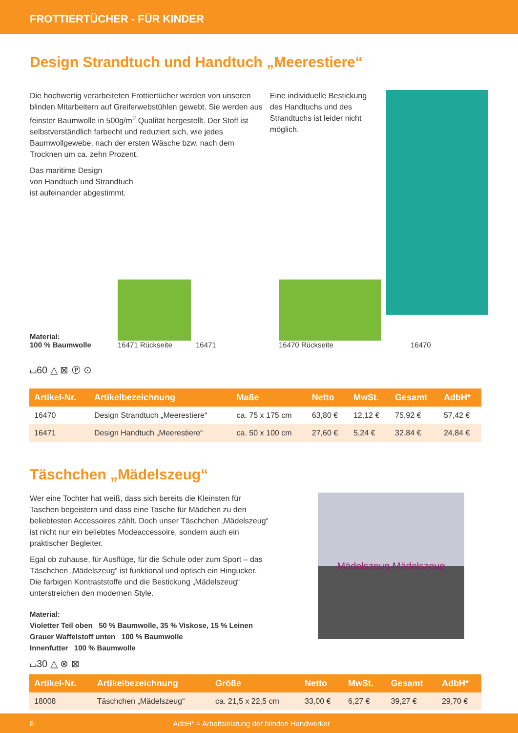FROTTIERTÜCHER - FÜR KINDER
Design Strandtuch und Handtuch „Meerestiere“
Die hochwertig verarbeiteten Frottiertücher werden von unseren blinden Mitarbeitern auf Greiferwebstühlen gewebt. Sie werden aus feinster Baumwolle in 500g/m<sup>2</sup> Qualität hergestellt. Der Stoff ist selbstverständlich farbecht und reduziert sich, wie jedes Baumwollgewebe, nach der ersten Wäsche bzw. nach dem Trocknen um ca. zehn Prozent.
Das maritime Design
von Handtuch und Strandtuch
ist aufeinander abgestimmt.
Eine individuelle Bestickung des Handtuchs und des Strandtuchs ist leider nicht möglich.
Material:
100 % Baumwolle
16471 Rückseite
16471
16470 Rückseite
16470
⌴60 △ ⊠ Ⓟ ⊙
| Artikel-Nr. | Artikelbezeichnung | Maße | Netto | MwSt. | Gesamt | AdbH* |
| --- | --- | --- | --- | --- | --- | --- |
| 16470 | Design Strandtuch „Meerestiere“ | ca. 75 x 175 cm | 63,80 € | 12,12 € | 75,92 € | 57,42 € |
| 16471 | Design Handtuch „Meerestiere“ | ca. 50 x 100 cm | 27,60 € | 5,24 € | 32,84 € | 24,84 € |
Täschchen „Mädelszeug“
Wer eine Tochter hat weiß, dass sich bereits die Kleinsten für Taschen begeistern und dass eine Tasche für Mädchen zu den beliebtesten Accessoires zählt. Doch unser Täschchen „Mädelszeug“ ist nicht nur ein beliebtes Modeaccessoire, sondern auch ein praktischer Begleiter.
Egal ob zuhause, für Ausflüge, für die Schule oder zum Sport – das Täschchen „Mädelszeug“ ist funktional und optisch ein Hingucker. Die farbigen Kontraststoffe und die Bestickung „Mädelszeug“ unterstreichen den modernen Style.
Material:
Violetter Teil oben 50 % Baumwolle, 35 % Viskose, 15 % Leinen
Grauer Waffelstoff unten 100 % Baumwolle
Innenfutter 100 % Baumwolle
⌴30 △ ⊗ ⊠
Mädelszeug Mädelszeug
| Artikel-Nr. | Artikelbezeichnung | Größe | Netto | MwSt. | Gesamt | AdbH* |
| --- | --- | --- | --- | --- | --- | --- |
| 18008 | Täschchen „Mädelszeug“ | ca. 21,5 x 22,5 cm | 33,00 € | 6,27 € | 39,27 € | 29,70 € |
8 AdbH* = Arbeitsleistung der blinden Handwerker